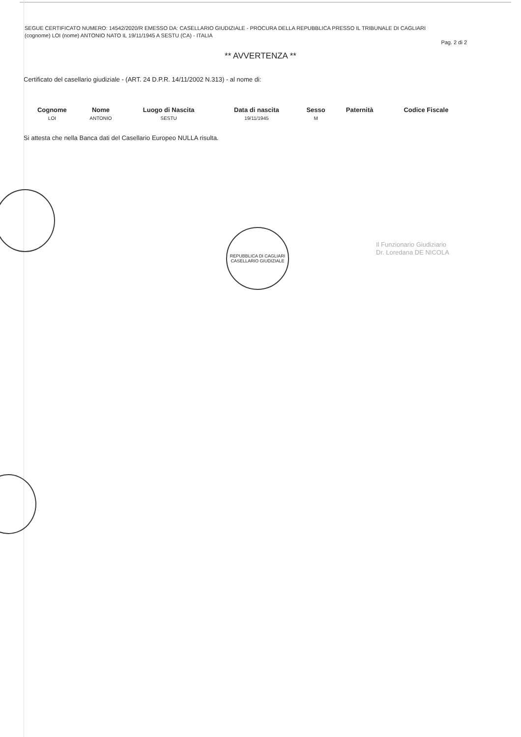SEGUE CERTIFICATO NUMERO: 14542/2020/R EMESSO DA: CASELLARIO GIUDIZIALE - PROCURA DELLA REPUBBLICA PRESSO IL TRIBUNALE DI CAGLIARI
(cognome) LOI (nome) ANTONIO NATO IL 19/11/1945 A SESTU (CA) - ITALIA
Pag. 2 di 2
** AVVERTENZA **
Certificato del casellario giudiziale - (ART. 24 D.P.R. 14/11/2002 N.313) - al nome di:
| Cognome | Nome | Luogo di Nascita | Data di nascita | Sesso | Paternità | Codice Fiscale |
| --- | --- | --- | --- | --- | --- | --- |
| LOI | ANTONIO | SESTU | 19/11/1945 | M | | |
Si attesta che nella Banca dati del Casellario Europeo NULLA risulta.
REPUBBLICA DI CAGLIARI
CASELLARIO GIUDIZIALE
Il Funzionario Giudiziario
Dr. Loredana DE NICOLA